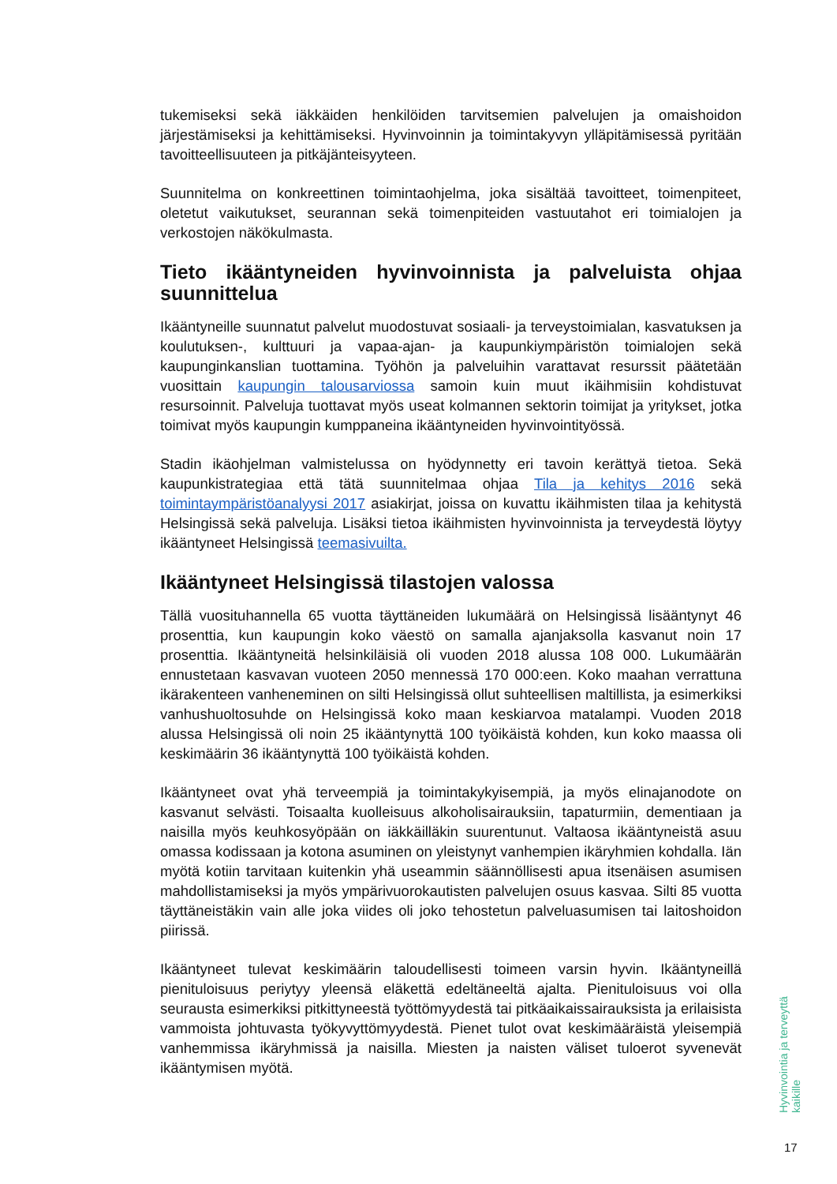tukemiseksi sekä iäkkäiden henkilöiden tarvitsemien palvelujen ja omaishoidon järjestämiseksi ja kehittämiseksi. Hyvinvoinnin ja toimintakyvyn ylläpitämisessä pyritään tavoitteellisuuteen ja pitkäjänteisyyteen.
Suunnitelma on konkreettinen toimintaohjelma, joka sisältää tavoitteet, toimenpiteet, oletetut vaikutukset, seurannan sekä toimenpiteiden vastuutahot eri toimialojen ja verkostojen näkökulmasta.
Tieto ikääntyneiden hyvinvoinnista ja palveluista ohjaa suunnittelua
Ikääntyneille suunnatut palvelut muodostuvat sosiaali- ja terveystoimialan, kasvatuksen ja koulutuksen-, kulttuuri ja vapaa-ajan- ja kaupunkiympäristön toimialojen sekä kaupunginkanslian tuottamina. Työhön ja palveluihin varattavat resurssit päätetään vuosittain kaupungin talousarviossa samoin kuin muut ikäihmisiin kohdistuvat resursoinnit. Palveluja tuottavat myös useat kolmannen sektorin toimijat ja yritykset, jotka toimivat myös kaupungin kumppaneina ikääntyneiden hyvinvointityössä.
Stadin ikäohjelman valmistelussa on hyödynnetty eri tavoin kerättyä tietoa. Sekä kaupunkistrategiaa että tätä suunnitelmaa ohjaa Tila ja kehitys 2016 sekä toimintaympäristöanalyysi 2017 asiakirjat, joissa on kuvattu ikäihmisten tilaa ja kehitystä Helsingissä sekä palveluja. Lisäksi tietoa ikäihmisten hyvinvoinnista ja terveydestä löytyy ikääntyneet Helsingissä teemasivuilta.
Ikääntyneet Helsingissä tilastojen valossa
Tällä vuosituhannella 65 vuotta täyttäneiden lukumäärä on Helsingissä lisääntynyt 46 prosenttia, kun kaupungin koko väestö on samalla ajanjaksolla kasvanut noin 17 prosenttia. Ikääntyneitä helsinkiläisiä oli vuoden 2018 alussa 108 000. Lukumäärän ennustetaan kasvavan vuoteen 2050 mennessä 170 000:een. Koko maahan verrattuna ikärakenteen vanheneminen on silti Helsingissä ollut suhteellisen maltillista, ja esimerkiksi vanhushuoltosuhde on Helsingissä koko maan keskiarvoa matalampi. Vuoden 2018 alussa Helsingissä oli noin 25 ikääntynyttä 100 työikäistä kohden, kun koko maassa oli keskimäärin 36 ikääntynyttä 100 työikäistä kohden.
Ikääntyneet ovat yhä terveempiä ja toimintakykyisempiä, ja myös elinajanodote on kasvanut selvästi. Toisaalta kuolleisuus alkoholisairauksiin, tapaturmiin, dementiaan ja naisilla myös keuhkosyöpään on iäkkäilläkin suurentunut. Valtaosa ikääntyneistä asuu omassa kodissaan ja kotona asuminen on yleistynyt vanhempien ikäryhmien kohdalla. Iän myötä kotiin tarvitaan kuitenkin yhä useammin säännöllisesti apua itsenäisen asumisen mahdollistamiseksi ja myös ympärivuorokautisten palvelujen osuus kasvaa. Silti 85 vuotta täyttäneistäkin vain alle joka viides oli joko tehostetun palveluasumisen tai laitoshoidon piirissä.
Ikääntyneet tulevat keskimäärin taloudellisesti toimeen varsin hyvin. Ikääntyneillä pienituloisuus periytyy yleensä eläkettä edeltäneeltä ajalta. Pienituloisuus voi olla seurausta esimerkiksi pitkittyneestä työttömyydestä tai pitkäaikaissairauksista ja erilaisista vammoista johtuvasta työkyvyttömyydestä. Pienet tulot ovat keskimääräistä yleisempiä vanhemmissa ikäryhmissä ja naisilla. Miesten ja naisten väliset tuloerot syvenevät ikääntymisen myötä.
Hyvinvointia ja terveyttä kaikille
17